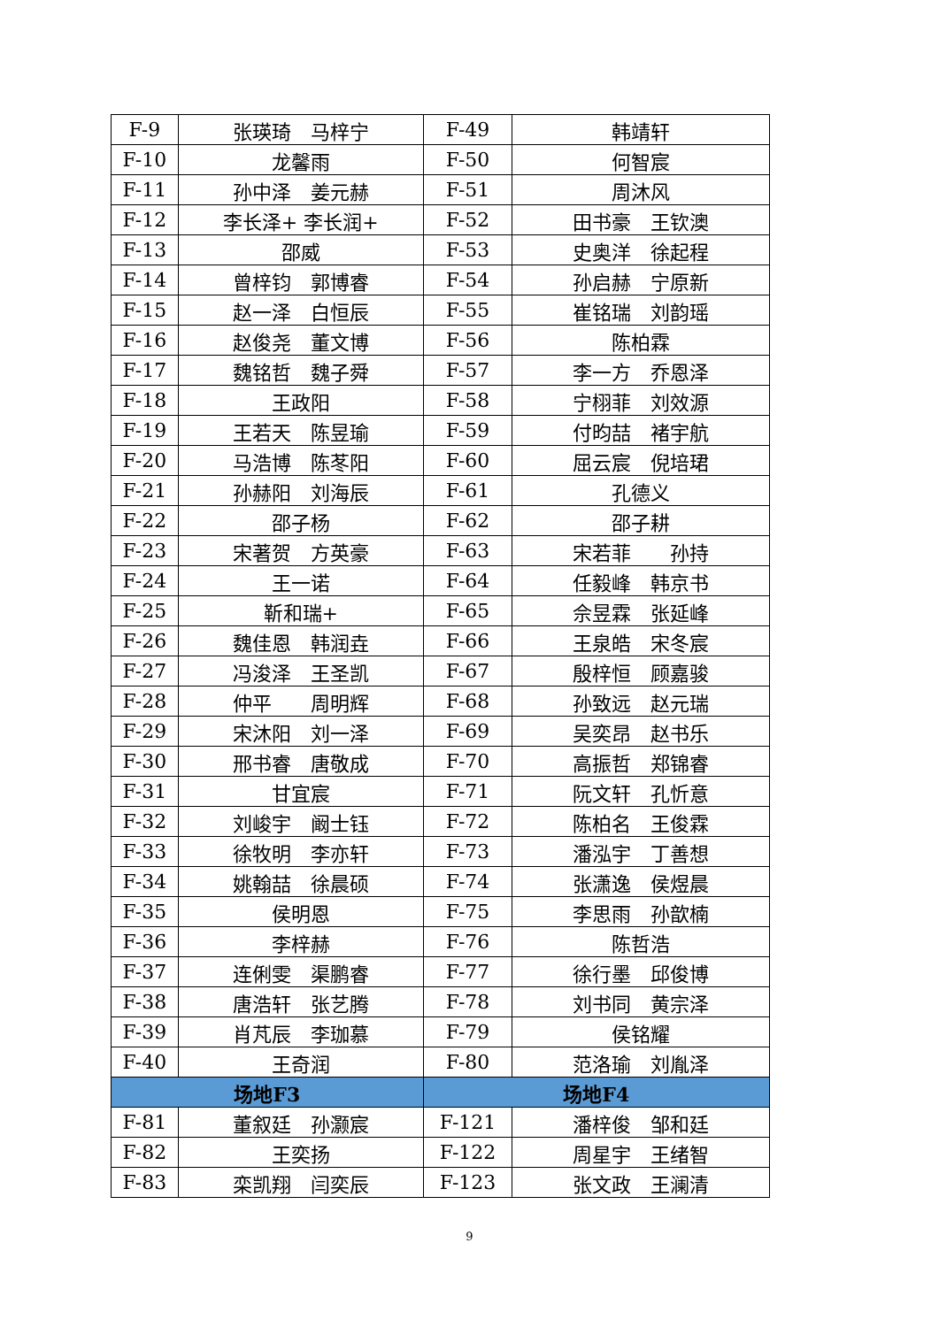| F-9 | 张瑛琦 马梓宁 | F-49 | 韩靖轩 |
| F-10 | 龙馨雨 | F-50 | 何智宸 |
| F-11 | 孙中泽 姜元赫 | F-51 | 周沐风 |
| F-12 | 李长泽+ 李长润+ | F-52 | 田书豪 王钦澳 |
| F-13 | 邵威 | F-53 | 史奥洋 徐起程 |
| F-14 | 曾梓钧 郭博睿 | F-54 | 孙启赫 宁原新 |
| F-15 | 赵一泽 白恒辰 | F-55 | 崔铭瑞 刘韵瑶 |
| F-16 | 赵俊尧 董文博 | F-56 | 陈柏霖 |
| F-17 | 魏铭哲 魏子舜 | F-57 | 李一方 乔恩泽 |
| F-18 | 王政阳 | F-58 | 宁栩菲 刘效源 |
| F-19 | 王若天 陈昱瑜 | F-59 | 付昀喆 褚宇航 |
| F-20 | 马浩博 陈苳阳 | F-60 | 屈云宸 倪培珺 |
| F-21 | 孙赫阳 刘海辰 | F-61 | 孔德义 |
| F-22 | 邵子杨 | F-62 | 邵子耕 |
| F-23 | 宋著贺 方英豪 | F-63 | 宋若菲 孙持 |
| F-24 | 王一诺 | F-64 | 任毅峰 韩京书 |
| F-25 | 靳和瑞+ | F-65 | 佘昱霖 张延峰 |
| F-26 | 魏佳恩 韩润垚 | F-66 | 王泉皓 宋冬宸 |
| F-27 | 冯浚泽 王圣凯 | F-67 | 殷梓恒 顾嘉骏 |
| F-28 | 仲平 周明辉 | F-68 | 孙致远 赵元瑞 |
| F-29 | 宋沐阳 刘一泽 | F-69 | 吴奕昂 赵书乐 |
| F-30 | 邢书睿 唐敬成 | F-70 | 高振哲 郑锦睿 |
| F-31 | 甘宜宸 | F-71 | 阮文轩 孔忻意 |
| F-32 | 刘峻宇 阚士钰 | F-72 | 陈柏名 王俊霖 |
| F-33 | 徐牧明 李亦轩 | F-73 | 潘泓宇 丁善想 |
| F-34 | 姚翰喆 徐晨硕 | F-74 | 张潇逸 侯煜晨 |
| F-35 | 侯明恩 | F-75 | 李思雨 孙歆楠 |
| F-36 | 李梓赫 | F-76 | 陈哲浩 |
| F-37 | 连俐雯 渠鹏睿 | F-77 | 徐行墨 邱俊博 |
| F-38 | 唐浩轩 张艺腾 | F-78 | 刘书同 黄宗泽 |
| F-39 | 肖芃辰 李珈慕 | F-79 | 侯铭耀 |
| F-40 | 王奇润 | F-80 | 范洛瑜 刘胤泽 |
| 场地F3 | | 场地F4 | |
| F-81 | 董叙廷 孙灏宸 | F-121 | 潘梓俊 邹和廷 |
| F-82 | 王奕扬 | F-122 | 周星宇 王绪智 |
| F-83 | 栾凯翔 闫奕辰 | F-123 | 张文政 王澜清 |
9